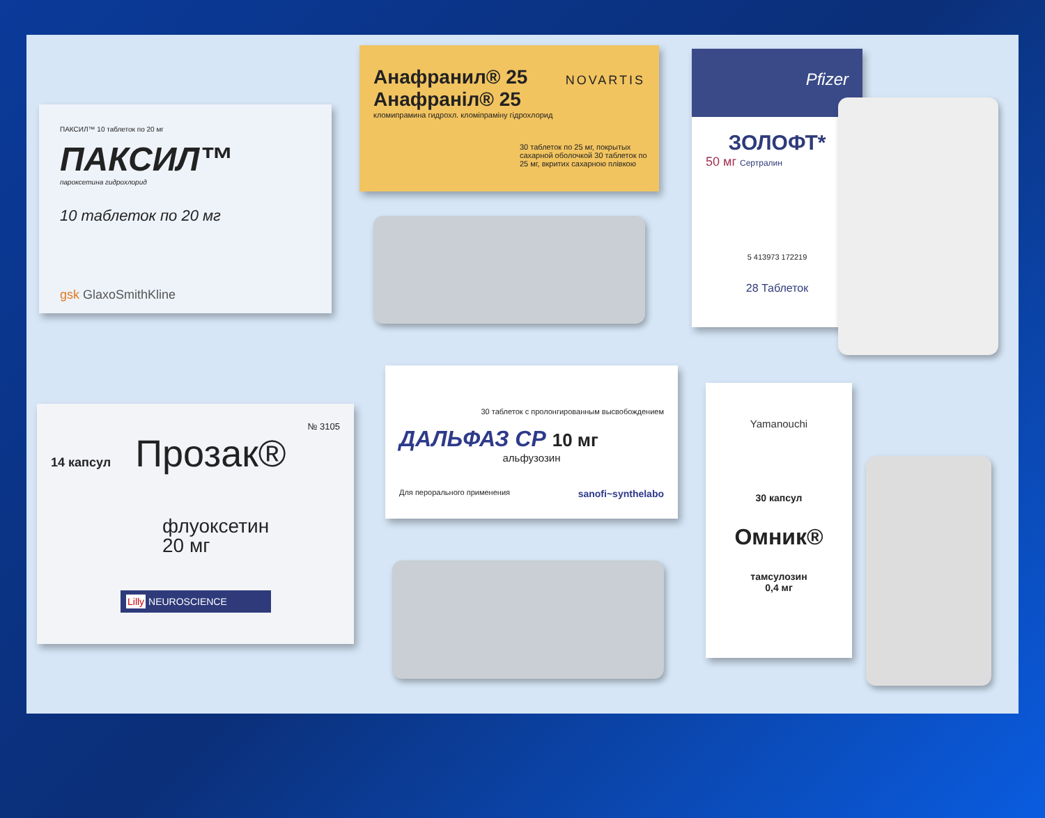ПАКСИЛ™ 10 таблеток по 20 мг
ПАКСИЛ™
пароксетина гидрохлорид
10 таблеток по 20 мг
gsk GlaxoSmithKline
Анафранил® 25
Анафраніл® 25
кломипрамина гидрохл. кломіпраміну гідрохлорид
NOVARTIS
30 таблеток по 25 мг, покрытых сахарной оболочкой 30 таблеток по 25 мг, вкритих сахарною плівкою
Pfizer
ЗОЛОФТ*
50 мг Сертралин
5 413973 172219
28 Таблеток
№ 3105
14 капсул Прозак®
флуоксетин
20 мг
Lilly NEUROSCIENCE
30 таблеток с пролонгированным высвобождением
ДАЛЬФАЗ СР 10 мг
альфузозин
Для перорального применения sanofi~synthelabo
Yamanouchi
30 капсул
Омник®
тамсулозин
0,4 мг